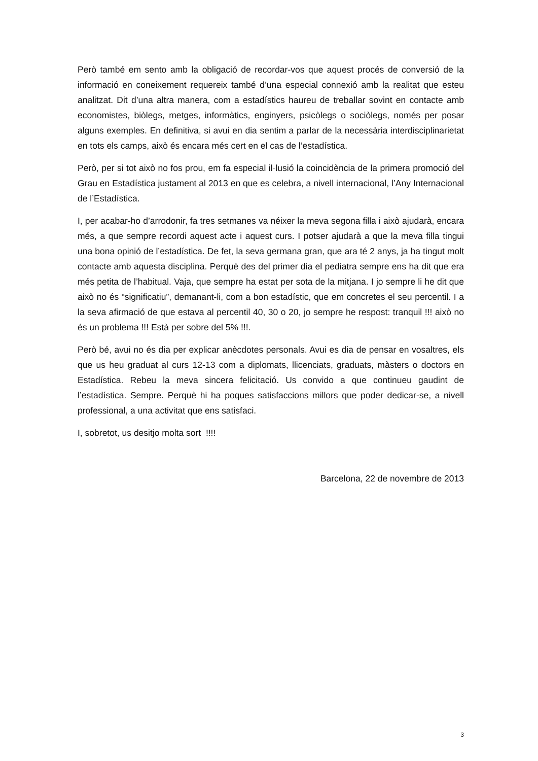Però també em sento amb la obligació de recordar-vos que aquest procés de conversió de la informació en coneixement requereix també d’una especial connexió amb la realitat que esteu analitzat. Dit d’una altra manera, com a estadístics haureu de treballar sovint en contacte amb economistes, biòlegs, metges, informàtics, enginyers, psicòlegs o sociòlegs, només per posar alguns exemples. En definitiva, si avui en dia sentim a parlar de la necessària interdisciplinarietat en tots els camps, això és encara més cert en el cas de l’estadística.
Però, per si tot això no fos prou, em fa especial il·lusió la coincidència de la primera promoció del Grau en Estadística justament al 2013 en que es celebra, a nivell internacional, l’Any Internacional de l’Estadística.
I, per acabar-ho d’arrodonir, fa tres setmanes va néixer la meva segona filla i això ajudarà, encara més, a que sempre recordi aquest acte i aquest curs. I potser ajudarà a que la meva filla tingui una bona opinió de l’estadística. De fet, la seva germana gran, que ara té 2 anys, ja ha tingut molt contacte amb aquesta disciplina. Perquè des del primer dia el pediatra sempre ens ha dit que era més petita de l’habitual. Vaja, que sempre ha estat per sota de la mitjana. I jo sempre li he dit que això no és “significatiu”, demanant-li, com a bon estadístic, que em concretes el seu percentil. I a la seva afirmació de que estava al percentil 40, 30 o 20, jo sempre he respost: tranquil !!! això no és un problema !!! Està per sobre del 5% !!!.
Però bé, avui no és dia per explicar anècdotes personals. Avui es dia de pensar en vosaltres, els que us heu graduat al curs 12-13 com a diplomats, llicenciats, graduats, màsters o doctors en Estadística. Rebeu la meva sincera felicitació. Us convido a que continueu gaudint de l’estadística. Sempre. Perquè hi ha poques satisfaccions millors que poder dedicar-se, a nivell professional, a una activitat que ens satisfaci.
I, sobretot, us desitjo molta sort !!!!
Barcelona, 22 de novembre de 2013
3